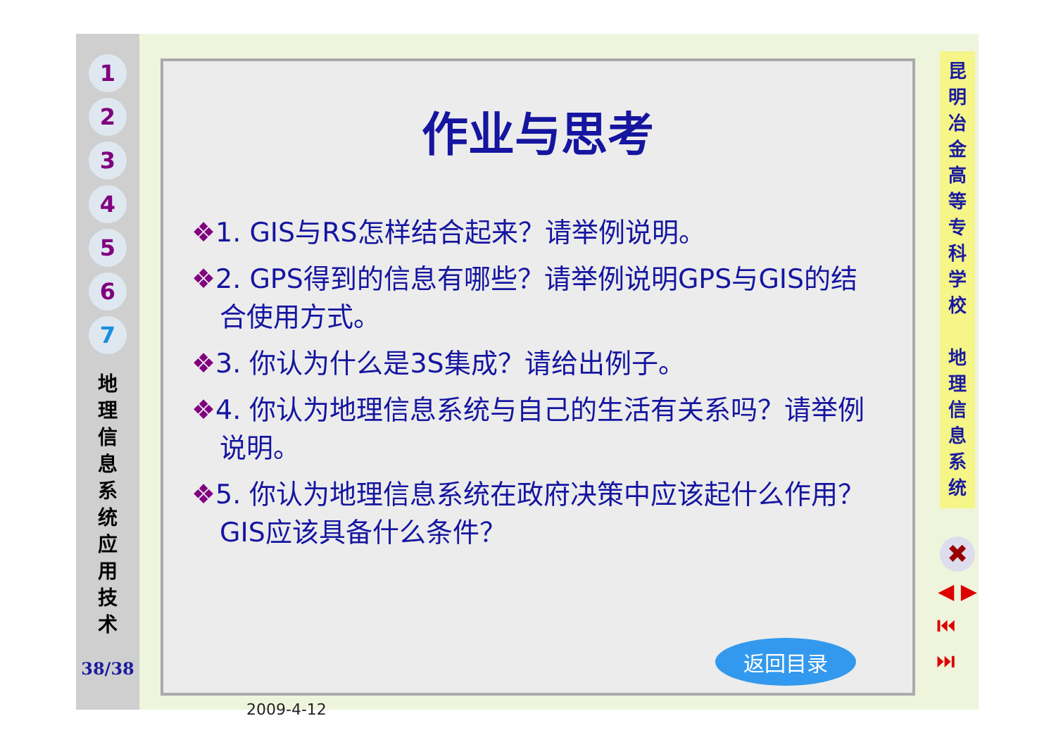1
2
3
4
5
6
7
地理信息系统应用技术
38/38
作业与思考
❖1. GIS与RS怎样结合起来？请举例说明。
❖2. GPS得到的信息有哪些？请举例说明GPS与GIS的结合使用方式。
❖3. 你认为什么是3S集成？请给出例子。
❖4. 你认为地理信息系统与自己的生活有关系吗？请举例说明。
❖5. 你认为地理信息系统在政府决策中应该起什么作用？GIS应该具备什么条件？
返回目录
2009-4-12
昆明冶金高等专科学校
地理信息系统
✖
◀ ▶
⏮ ⏭